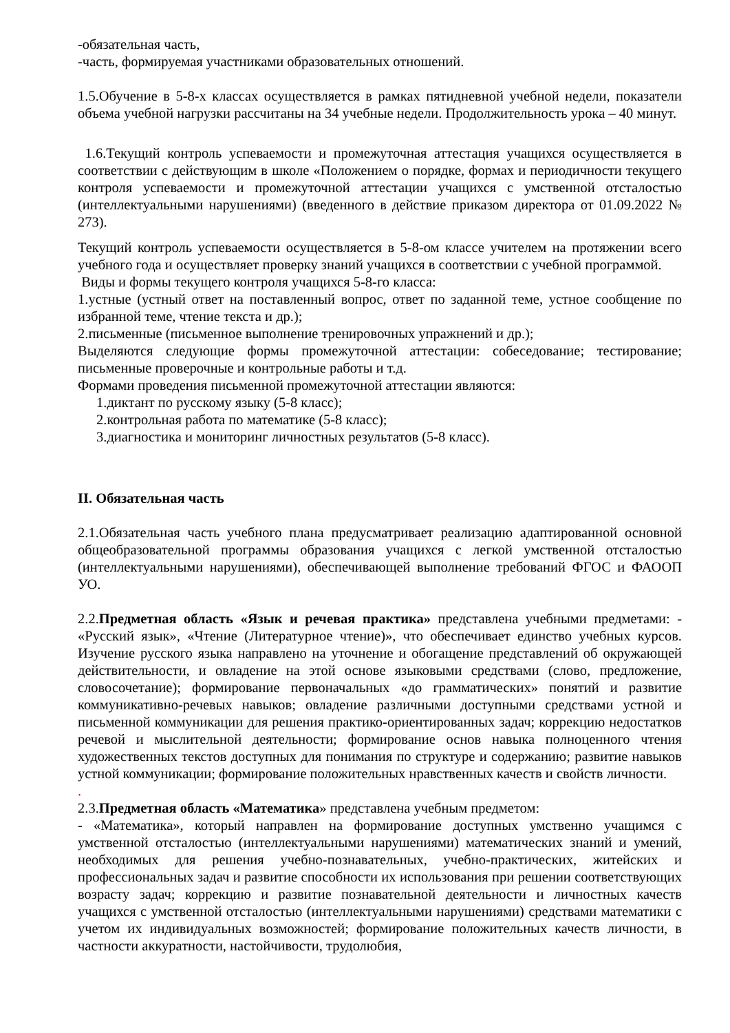-обязательная часть,
-часть, формируемая участниками образовательных отношений.
1.5.Обучение в 5-8-х классах осуществляется в рамках пятидневной учебной недели, показатели объема учебной нагрузки рассчитаны на 34 учебные недели. Продолжительность урока – 40 минут.
1.6.Текущий контроль успеваемости и промежуточная аттестация учащихся осуществляется в соответствии с действующим в школе «Положением о порядке, формах и периодичности текущего контроля успеваемости и промежуточной аттестации учащихся с умственной отсталостью (интеллектуальными нарушениями) (введенного в действие приказом директора от 01.09.2022 № 273).
Текущий контроль успеваемости осуществляется в 5-8-ом классе учителем на протяжении всего учебного года и осуществляет проверку знаний учащихся в соответствии с учебной программой.
Виды и формы текущего контроля учащихся 5-8-го класса:
1.устные (устный ответ на поставленный вопрос, ответ по заданной теме, устное сообщение по избранной теме, чтение текста и др.);
2.письменные (письменное выполнение тренировочных упражнений и др.);
Выделяются следующие формы промежуточной аттестации: собеседование; тестирование; письменные проверочные и контрольные работы и т.д.
Формами проведения письменной промежуточной аттестации являются:
1.диктант по русскому языку (5-8 класс);
2.контрольная работа по математике (5-8 класс);
3.диагностика и мониторинг личностных результатов (5-8 класс).
II. Обязательная часть
2.1.Обязательная часть учебного плана предусматривает реализацию адаптированной основной общеобразовательной программы образования учащихся с легкой умственной отсталостью (интеллектуальными нарушениями), обеспечивающей выполнение требований ФГОС и ФАООП УО.
2.2.Предметная область «Язык и речевая практика» представлена учебными предметами: - «Русский язык», «Чтение (Литературное чтение)», что обеспечивает единство учебных курсов. Изучение русского языка направлено на уточнение и обогащение представлений об окружающей действительности, и овладение на этой основе языковыми средствами (слово, предложение, словосочетание); формирование первоначальных «до грамматических» понятий и развитие коммуникативно-речевых навыков; овладение различными доступными средствами устной и письменной коммуникации для решения практико-ориентированных задач; коррекцию недостатков речевой и мыслительной деятельности; формирование основ навыка полноценного чтения художественных текстов доступных для понимания по структуре и содержанию; развитие навыков устной коммуникации; формирование положительных нравственных качеств и свойств личности.
.
2.3.Предметная область «Математика» представлена учебным предметом:
- «Математика», который направлен на формирование доступных умственно учащимся с умственной отсталостью (интеллектуальными нарушениями) математических знаний и умений, необходимых для решения учебно-познавательных, учебно-практических, житейских и профессиональных задач и развитие способности их использования при решении соответствующих возрасту задач; коррекцию и развитие познавательной деятельности и личностных качеств учащихся с умственной отсталостью (интеллектуальными нарушениями) средствами математики с учетом их индивидуальных возможностей; формирование положительных качеств личности, в частности аккуратности, настойчивости, трудолюбия,